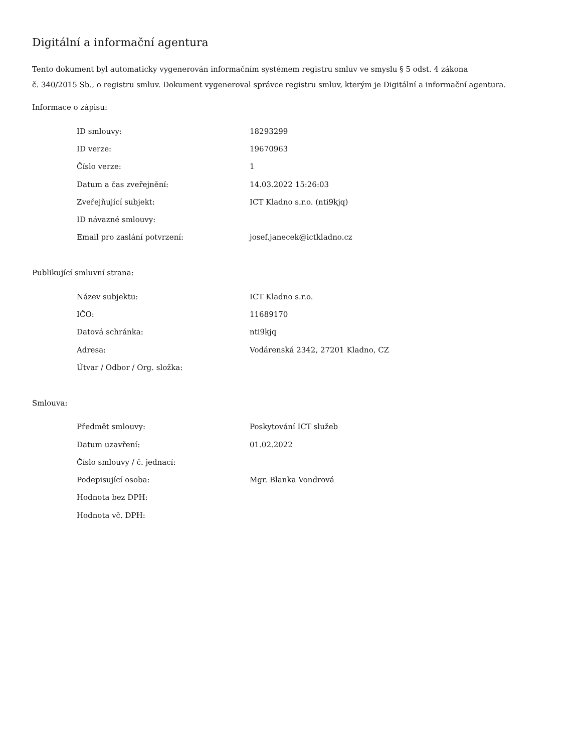Digitální a informační agentura
Tento dokument byl automaticky vygenerován informačním systémem registru smluv ve smyslu § 5 odst. 4 zákona
č. 340/2015 Sb., o registru smluv. Dokument vygeneroval správce registru smluv, kterým je Digitální a informační agentura.
Informace o zápisu:
| ID smlouvy: | 18293299 |
| ID verze: | 19670963 |
| Číslo verze: | 1 |
| Datum a čas zveřejnění: | 14.03.2022 15:26:03 |
| Zveřejňující subjekt: | ICT Kladno s.r.o. (nti9kjq) |
| ID návazné smlouvy: | |
| Email pro zaslání potvrzení: | josef.janecek@ictkladno.cz |
Publikující smluvní strana:
| Název subjektu: | ICT Kladno s.r.o. |
| IČO: | 11689170 |
| Datová schránka: | nti9kjq |
| Adresa: | Vodárenská 2342, 27201 Kladno, CZ |
| Útvar / Odbor / Org. složka: | |
Smlouva:
| Předmět smlouvy: | Poskytování ICT služeb |
| Datum uzavření: | 01.02.2022 |
| Číslo smlouvy / č. jednací: | |
| Podepisující osoba: | Mgr. Blanka Vondrová |
| Hodnota bez DPH: | |
| Hodnota vč. DPH: | |